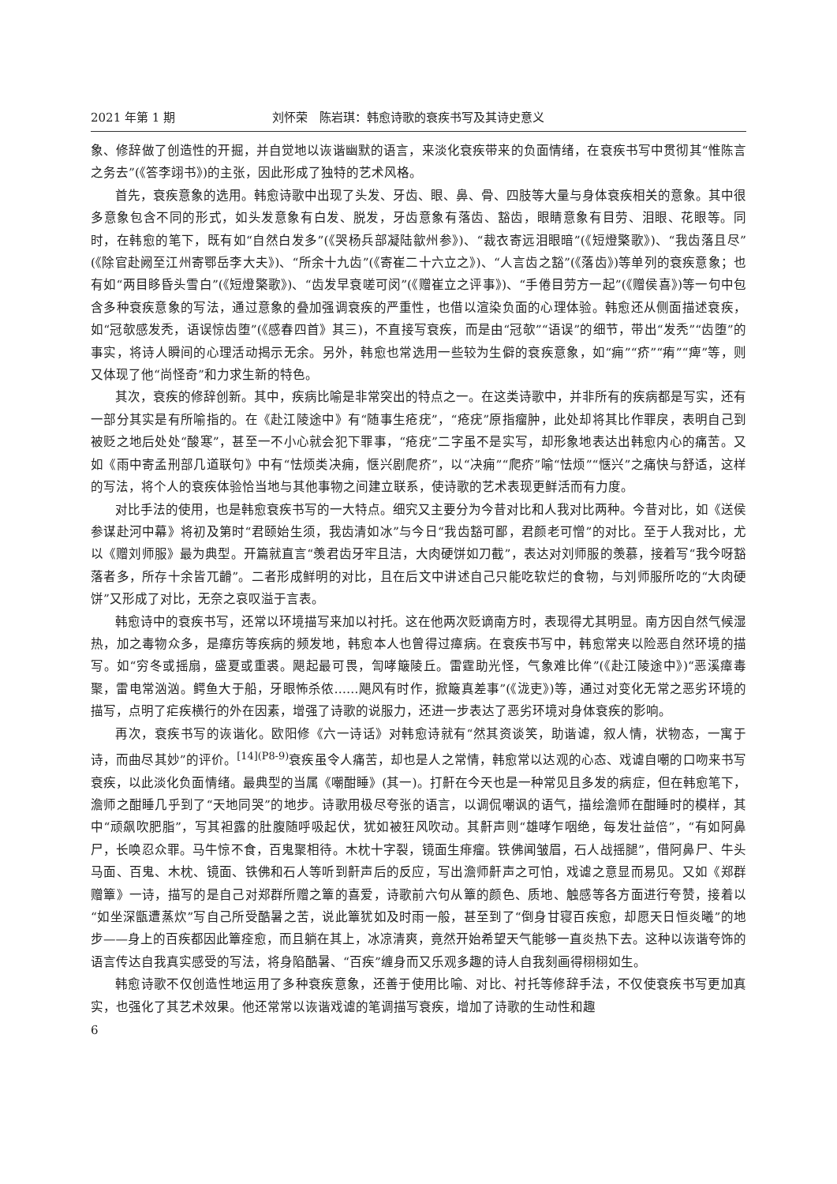2021 年第 1 期 刘怀荣　陈岩琪：韩愈诗歌的衰疾书写及其诗史意义
象、修辞做了创造性的开掘，并自觉地以诙谐幽默的语言，来淡化衰疾带来的负面情绪，在衰疾书写中贯彻其“惟陈言之务去”(《答李翊书》)的主张，因此形成了独特的艺术风格。
首先，衰疾意象的选用。韩愈诗歌中出现了头发、牙齿、眼、鼻、骨、四肢等大量与身体衰疾相关的意象。其中很多意象包含不同的形式，如头发意象有白发、脱发，牙齿意象有落齿、豁齿，眼睛意象有目劳、泪眼、花眼等。同时，在韩愈的笔下，既有如“自然白发多”(《哭杨兵部凝陆歙州参》)、“裁衣寄远泪眼暗”(《短燈檠歌》)、“我齿落且尽”(《除官赴阙至江州寄鄂岳李大夫》)、“所余十九齿”(《寄崔二十六立之》)、“人言齿之豁”(《落齿》)等单列的衰疾意象；也有如“两目眵昏头雪白”(《短燈檠歌》)、“齿发早衰嗟可闵”(《赠崔立之评事》)、“手倦目劳方一起”(《赠侯喜》)等一句中包含多种衰疾意象的写法，通过意象的叠加强调衰疾的严重性，也借以渲染负面的心理体验。韩愈还从侧面描述衰疾，如“冠欹感发秃，语误惊齿堕”(《感春四首》其三)，不直接写衰疾，而是由“冠欹”“语误”的细节，带出“发秃”“齿堕”的事实，将诗人瞬间的心理活动揭示无余。另外，韩愈也常选用一些较为生僻的衰疾意象，如“痈”“疥”“痏”“痺”等，则又体现了他“尚怪奇”和力求生新的特色。
其次，衰疾的修辞创新。其中，疾病比喻是非常突出的特点之一。在这类诗歌中，并非所有的疾病都是写实，还有一部分其实是有所喻指的。在《赴江陵途中》有“随事生疮疣”，“疮疣”原指瘤肿，此处却将其比作罪戾，表明自己到被贬之地后处处“酸寒”，甚至一不小心就会犯下罪事，“疮疣”二字虽不是实写，却形象地表达出韩愈内心的痛苦。又如《雨中寄孟刑部几道联句》中有“怯烦类决痈，惬兴剧爬疥”，以“决痈”“爬疥”喻“怯烦”“惬兴”之痛快与舒适，这样的写法，将个人的衰疾体验恰当地与其他事物之间建立联系，使诗歌的艺术表现更鲜活而有力度。
对比手法的使用，也是韩愈衰疾书写的一大特点。细究又主要分为今昔对比和人我对比两种。今昔对比，如《送侯参谋赴河中幕》将初及第时“君颐始生须，我齿清如冰”与今日“我齿豁可鄙，君颜老可憎”的对比。至于人我对比，尤以《赠刘师服》最为典型。开篇就直言“羡君齿牙牢且洁，大肉硬饼如刀截”，表达对刘师服的羡慕，接着写“我今呀豁落者多，所存十余皆兀䶤”。二者形成鲜明的对比，且在后文中讲述自己只能吃软烂的食物，与刘师服所吃的“大肉硬饼”又形成了对比，无奈之哀叹溢于言表。
韩愈诗中的衰疾书写，还常以环境描写来加以衬托。这在他两次贬谪南方时，表现得尤其明显。南方因自然气候湿热，加之毒物众多，是瘴疠等疾病的频发地，韩愈本人也曾得过瘴病。在衰疾书写中，韩愈常夹以险恶自然环境的描写。如“穷冬或摇扇，盛夏或重裘。飓起最可畏，訇哮簸陵丘。雷霆助光怪，气象难比侔”(《赴江陵途中》)“恶溪瘴毒聚，雷电常汹汹。鳄鱼大于船，牙眼怖杀侬……飓风有时作，掀簸真差事”(《泷吏》)等，通过对变化无常之恶劣环境的描写，点明了疟疾横行的外在因素，增强了诗歌的说服力，还进一步表达了恶劣环境对身体衰疾的影响。
再次，衰疾书写的诙谐化。欧阳修《六一诗话》对韩愈诗就有“然其资谈笑，助谐谑，叙人情，状物态，一寓于诗，而曲尽其妙”的评价。<sup>[14](P8-9)</sup>衰疾虽令人痛苦，却也是人之常情，韩愈常以达观的心态、戏谑自嘲的口吻来书写衰疾，以此淡化负面情绪。最典型的当属《嘲酣睡》(其一)。打鼾在今天也是一种常见且多发的病症，但在韩愈笔下，澹师之酣睡几乎到了“天地同哭”的地步。诗歌用极尽夸张的语言，以调侃嘲讽的语气，描绘澹师在酣睡时的模样，其中“顽飙吹肥脂”，写其袒露的肚腹随呼吸起伏，犹如被狂风吹动。其鼾声则“雄哮乍咽绝，每发壮益倍”，“有如阿鼻尸，长唤忍众罪。马牛惊不食，百鬼聚相待。木枕十字裂，镜面生痱瘤。铁佛闻皱眉，石人战摇腿”，借阿鼻尸、牛头马面、百鬼、木枕、镜面、铁佛和石人等听到鼾声后的反应，写出澹师鼾声之可怕，戏谑之意显而易见。又如《郑群赠簟》一诗，描写的是自己对郑群所赠之簟的喜爱，诗歌前六句从簟的颜色、质地、触感等各方面进行夸赞，接着以“如坐深甑遭蒸炊”写自己所受酷暑之苦，说此簟犹如及时雨一般，甚至到了“倒身甘寝百疾愈，却愿天日恒炎曦”的地步——身上的百疾都因此簟痊愈，而且躺在其上，冰凉清爽，竟然开始希望天气能够一直炎热下去。这种以诙谐夸饰的语言传达自我真实感受的写法，将身陷酷暑、“百疾”缠身而又乐观多趣的诗人自我刻画得栩栩如生。
韩愈诗歌不仅创造性地运用了多种衰疾意象，还善于使用比喻、对比、衬托等修辞手法，不仅使衰疾书写更加真实，也强化了其艺术效果。他还常常以诙谐戏谑的笔调描写衰疾，增加了诗歌的生动性和趣
6